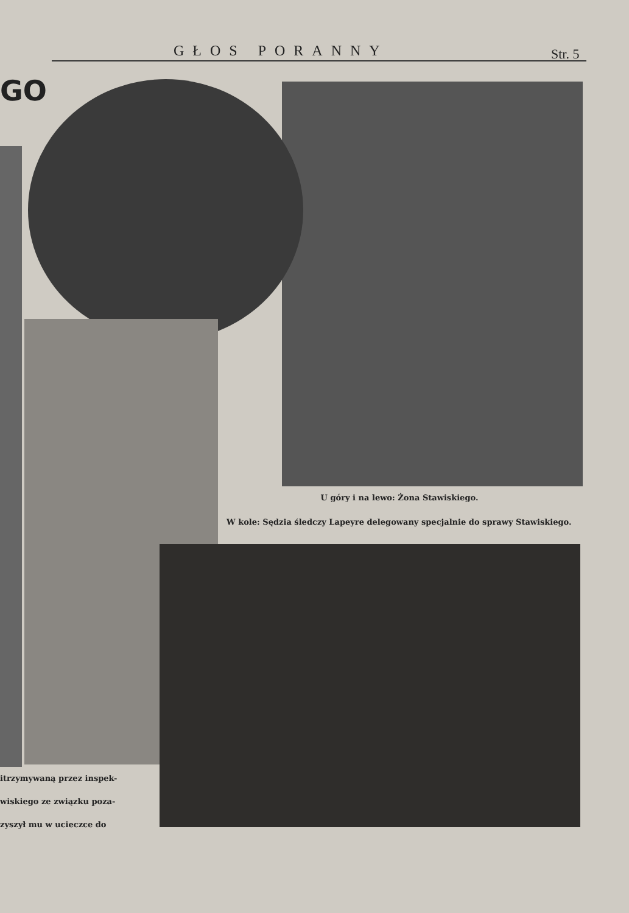GŁOS PORANNY Str. 5
GO
U góry i na lewo: Żona Stawiskiego.
W kole: Sędzia śledczy Lapeyre delegowany specjalnie do sprawy Stawiskiego.
itrzymywaną przez inspek-
wiskiego ze związku poza-
zyszył mu w ucieczce do